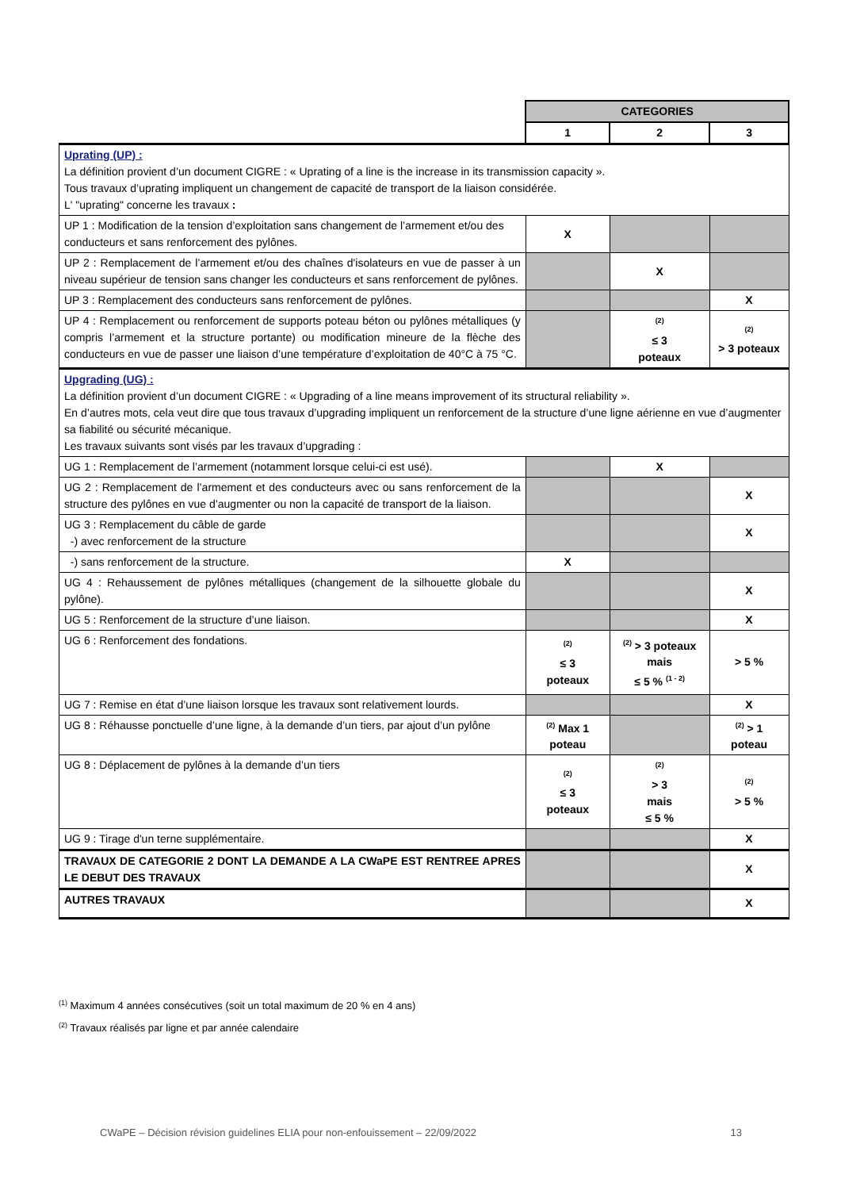| | CATEGORIES | | |
| | 1 | 2 | 3 |
| Uprating (UP) : La définition provient d’un document CIGRE : « Uprating of a line is the increase in its transmission capacity ». Tous travaux d’uprating impliquent un changement de capacité de transport de la liaison considérée. L' "uprating" concerne les travaux : | | | |
| UP 1 : Modification de la tension d’exploitation sans changement de l’armement et/ou des conducteurs et sans renforcement des pylônes. | X | | |
| UP 2 : Remplacement de l’armement et/ou des chaînes d'isolateurs en vue de passer à un niveau supérieur de tension sans changer les conducteurs et sans renforcement de pylônes. | | X | |
| UP 3 : Remplacement des conducteurs sans renforcement de pylônes. | | | X |
| UP 4 : Remplacement ou renforcement de supports poteau béton ou pylônes métalliques (y compris l’armement et la structure portante) ou modification mineure de la flèche des conducteurs en vue de passer une liaison d’une température d’exploitation de 40°C à 75 °C. | | <sup>(2)</sup> ≤ 3 poteaux | <sup>(2)</sup> > 3 poteaux |
| Upgrading (UG) : La définition provient d’un document CIGRE : « Upgrading of a line means improvement of its structural reliability ». En d’autres mots, cela veut dire que tous travaux d’upgrading impliquent un renforcement de la structure d’une ligne aérienne en vue d’augmenter sa fiabilité ou sécurité mécanique. Les travaux suivants sont visés par les travaux d’upgrading : | | | |
| UG 1 : Remplacement de l’armement (notamment lorsque celui-ci est usé). | | X | |
| UG 2 : Remplacement de l’armement et des conducteurs avec ou sans renforcement de la structure des pylônes en vue d’augmenter ou non la capacité de transport de la liaison. | | | X |
| UG 3 : Remplacement du câble de garde -) avec renforcement de la structure | | | X |
| -) sans renforcement de la structure. | X | | |
| UG 4 : Rehaussement de pylônes métalliques (changement de la silhouette globale du pylône). | | | X |
| UG 5 : Renforcement de la structure d’une liaison. | | | X |
| UG 6 : Renforcement des fondations. | <sup>(2)</sup> ≤ 3 poteaux | <sup>(2)</sup> > 3 poteaux mais ≤ 5 % <sup>(1 - 2)</sup> | > 5 % |
| UG 7 : Remise en état d’une liaison lorsque les travaux sont relativement lourds. | | | X |
| UG 8 : Réhausse ponctuelle d’une ligne, à la demande d’un tiers, par ajout d’un pylône | <sup>(2)</sup> Max 1 poteau | | <sup>(2)</sup> > 1 poteau |
| UG 8 : Déplacement de pylônes à la demande d’un tiers | <sup>(2)</sup> ≤ 3 poteaux | <sup>(2)</sup> > 3 mais ≤ 5 % | <sup>(2)</sup> > 5 % |
| UG 9 : Tirage d'un terne supplémentaire. | | | X |
| TRAVAUX DE CATEGORIE 2 DONT LA DEMANDE A LA CWaPE EST RENTREE APRES LE DEBUT DES TRAVAUX | | | X |
| AUTRES TRAVAUX | | | X |
<sup>(1)</sup> Maximum 4 années consécutives (soit un total maximum de 20 % en 4 ans)
<sup>(2)</sup> Travaux réalisés par ligne et par année calendaire
CWaPE – Décision révision guidelines ELIA pour non-enfouissement – 22/09/2022 13